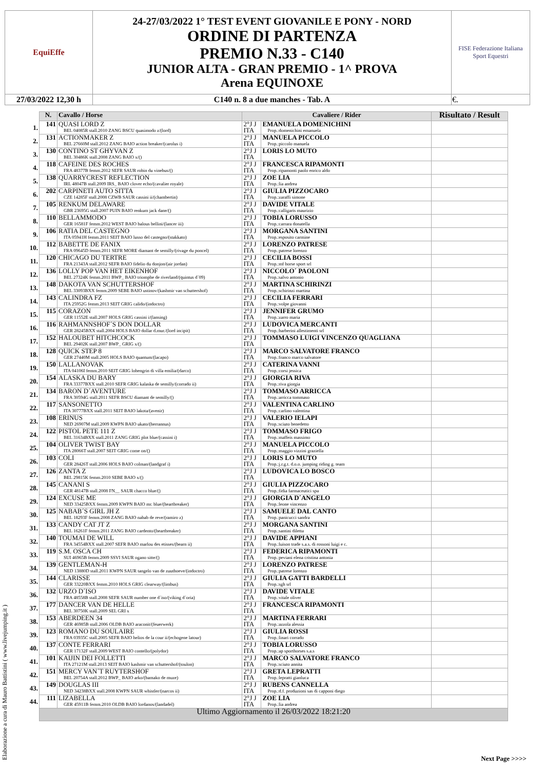| EquiEffe | 24-27/03/2022 1° TEST EVENT GIOVANILE E PONY - NORD ORDINE DI PARTENZA PREMIO N.33 - C140 JUNIOR ALTA - GRAN PREMIO - 1^ PROVA Arena EQUINOXE | FISE Federazione Italiana Sport Equestri |
| 27/03/2022 12,30 h | C140 n. 8 a due manches - Tab. A | €. |
| | N. | Cavallo / Horse | Cavaliere / Rider | | Risultato / Result |
| --- | --- | --- | --- | --- | --- |
| 1. | 141 | QUASI LORD Z BEL 04085R stall.2010 ZANG BSCU quasimodo z/(lord) | 2°J J ITA | EMANUELA DOMENICHINI Prop.:domenichini emanuela | |
| 2. | 131 | ACTIONMAKER Z BEL 27660M stall.2012 ZANG BAIO action breaker/(carolus i) | 2°J J ITA | MANUELA PICCOLO Prop.:piccolo manuela | |
| 3. | 130 | CONTINO ST GHYVAN Z BEL 30486K stall.2008 ZANG BAIO x/() | 2°J J ITA | LORIS LO MUTO | |
| 4. | 118 | CAFEINE DES ROCHES FRA 48377B femm.2012 SEFR SAUR robin du vinebus/() | 2°J J ITA | FRANCESCA RIPAMONTI Prop.:ripamonti paolo enrico aldo | |
| 5. | 138 | QUARRYCREST REFLECTION IRL 48047B stall.2009 IRS_ BAIO clover echo/(cavalier royale) | 2°J J ITA | ZOE LIA Prop.:lia andrea | |
| 6. | 202 | CARPINETI AUTO SITTA CZE 14285F stall.2008 CZWB SAUR cassini ii/(chambertin) | 2°J J ITA | GIULIA PIZZOCARO Prop.:zaraffi simone | |
| 7. | 105 | RENKUM DELAWARE GBR 23695G stall.2007 PUIN BAIO renkum jack dane/() | 2°J J ITA | DAVIDE VITALE Prop.:calligaris maurizio | |
| 8. | 110 | BELLAMMODO GER 16581F femm.2012 WEST BAIO balous bellini/(lancer iii) | 2°J J ITA | TOBIA LORUSSO Prop.:carrara donatella | |
| 9. | 106 | RATIA DEL CASTEGNO ITA 05941H femm.2011 SEIT BAIO lusso del castegno/(stakkato) | 2°J J ITA | MORGANA SANTINI Prop.:esposito carmine | |
| 10. | 112 | BABETTE DE FANIX FRA 09645D femm.2011 SEFR MORE diamant de semilly/(rivage du poncel) | 2°J J ITA | LORENZO PATRESE Prop.:patrese lorenzo | |
| 11. | 120 | CHICAGO DU TERTRE FRA 21343A stall.2012 SEFR BAIO fidelio du donjon/(air jordan) | 2°J J ITA | CECILIA BOSSI Prop.:mf horse sport srl | |
| 12. | 136 | LOLLY POP VAN HET EIKENHOF BEL 27324K femm.2011 BWP_ BAIO triomphe de riverland/(quintus d´09) | 2°J J ITA | NICCOLO´ PAOLONI Prop.:salvo antonio | |
| 13. | 148 | DAKOTA VAN SCHUTTERSHOF BEL 33093BXX femm.2009 SEBE BAIO ustinov/(kashmir van schuttershof) | 2°J J ITA | MARTINA SCHIRINZI Prop.:schirinzi martina | |
| 14. | 143 | CALINDRA FZ ITA 25952G femm.2013 SEIT GRIG calido/(indoctro) | 2°J J ITA | CECILIA FERRARI Prop.:volpe giovanni | |
| 15. | 115 | CORAZON GER 11552E stall.2007 HOLS GRIG cassini i/(lansing) | 2°J J ITA | JENNIFER GRUMO Prop.:zarro maria | |
| 16. | 116 | RAHMANNSHOF´S DON DOLLAR GER 28245BXX stall.2004 HOLS BAIO dollar d.mur./(lord incipit) | 2°J J ITA | LUDOVICA MERCANTI Prop.:barberini allestimenti srl | |
| 17. | 152 | HALOUBET HITCHCOCK BEL 29402K stall.2007 BWP_ GRIG x/() | 2°J J ITA | TOMMASO LUIGI VINCENZO QUAGLIANA | |
| 18. | 128 | QUICK STEP 8 GER 27440M stall.2005 HOLS BAIO quantum/(lacapo) | 2°J J ITA | MARCO SALVATORE FRANCO Prop.:franco marco salvatore | |
| 19. | 150 | LALLANOVAK ITA 04106I femm.2010 SEIT GRIG lohengrin di villa emilia/(darco) | 2°J J ITA | CATERINA VANNI Prop.:corsi jessica | |
| 20. | 154 | ALASKA DU BARY FRA 33377BXX stall.2010 SEFR GRIG kalaska de semilly/(corrado ii) | 2°J J ITA | GIORGIA RIVA Prop.:riva giorgia | |
| 21. | 134 | BARON D´AVENTURE FRA 30594G stall.2011 SEFR BSCU diamant de semilly/() | 2°J J ITA | TOMMASO ARRICCA Prop.:arricca tommaso | |
| 22. | 117 | SANSONETTO ITA 30777BXX stall.2011 SEIT BAIO lakota/(avenir) | 2°J J ITA | VALENTINA CARLINO Prop.:carlino valentina | |
| 23. | 108 | ERINUS NED 26907M stall.2009 KWPN BAIO ukato/(herrannus) | 2°J J ITA | VALERIO IELAPI Prop.:sciuto benedetto | |
| 24. | 122 | PISTOL PETE 111 Z BEL 31634BXX stall.2011 ZANG GRIG plot blue/(cassini i) | 2°J J ITA | TOMMASO FRIGO Prop.:maffeis massimo | |
| 25. | 104 | OLIVER TWIST BAY ITA 28066T stall.2007 SEIT GRIG come on/() | 2°J J ITA | MANUELA PICCOLO Prop.:maggio vizzini graziella | |
| 26. | 103 | COLI GER 28426T stall.2006 HOLS BAIO colman/(landgraf i) | 2°J J ITA | LORIS LO MUTO Prop.:j.r.g.t. d.o.o. jumping riding g. team | |
| 27. | 126 | ZANTA Z BEL 29815K femm.2010 SEBE BAIO x/() | 2°J J ITA | LUDOVICA LO BOSCO | |
| 28. | 145 | CANANI S GER 48147B stall.2008 FN__ SAUR chacco blue/() | 2°J J ITA | GIULIA PIZZOCARO Prop.:fidia farmaceutici spa | |
| 29. | 124 | EXCUSE ME NED 33425BXX femm.2009 KWPN BAIO mr. blue/(heartbreaker) | 2°J J ITA | GIORGIA D´ANGELO Prop.:leone vincenzo | |
| 30. | 125 | NABAB´S GIRL JH Z BEL 18293F femm.2008 ZANG BAIO nabab de reve/(ramiro z) | 2°J J ITA | SAMUELE DAL CANTO Prop.:panicucci sandra | |
| 31. | 133 | CANDY CAT JT Z BEL 16261F femm.2011 ZANG BAIO cardento/(heartbreaker) | 2°J J ITA | MORGANA SANTINI Prop.:santini diletta | |
| 32. | 140 | TOUMAI DE WILL FRA 34554BXX stall.2007 SEFR BAIO marlou des etisses/(bearn ii) | 2°J J ITA | DAVIDE APPIANI Prop.:luison trade s.a.s. di rossoni luigi e c. | |
| 33. | 119 | S.M. OSCA CH SUI 46965B femm.2009 SSVI SAUR ogano sitte/() | 2°J J ITA | FEDERICA RIPAMONTI Prop.:peviani elena cristina antonia | |
| 34. | 139 | GENTLEMAN-H NED 13880D stall.2011 KWPN SAUR tangelo van de zuuthoeve/(indoctro) | 2°J J ITA | LORENZO PATRESE Prop.:patrese lorenzo | |
| 35. | 144 | CLARISSE GER 33220BXX femm.2010 HOLS GRIG clearway/(limbus) | 2°J J ITA | GIULIA GATTI BARDELLI Prop.:sgh srl | |
| 36. | 132 | URZO D´ISO FRA 48558B stall.2008 SEFR SAUR number one d´iso/(viking d´oria) | 2°J J ITA | DAVIDE VITALE Prop.:vitale oliver | |
| 37. | 177 | DANCER VAN DE HELLE BEL 30750K stall.2009 SEL GRI x | 2°J J ITA | FRANCESCA RIPAMONTI | |
| 38. | 153 | ABERDEEN 34 GER 46985B stall.2006 OLDB BAIO araconit/(feuerwerk) | 2°J J ITA | MARTINA FERRARI Prop.:azzola alessia | |
| 39. | 123 | ROMANO DU SOULAIRE FRA 03935C stall.2005 SEFR BAIO helios de la cour ii/(echogene latour) | 2°J J ITA | GIULIA ROSSI Prop.:linari corrado | |
| 40. | 137 | CONTE FERRARI GER 17132F stall.2009 WEST BAIO contello/(polydor) | 2°J J ITA | TOBIA LORUSSO Prop.:ap sporthorses s.a.s | |
| 41. | 101 | KAIJIN DEI FOLLETTI ITA 27121M stall.2013 SEIT BAIO kashmir van schuttershof/(toulon) | 2°J J ITA | MARCO SALVATORE FRANCO Prop.:sciuto annita | |
| 42. | 151 | MERCY VAN´T RUYTERSHOF BEL 20754A stall.2012 BWP_ BAIO arko/(bamako de muze) | 2°J J ITA | GRETA LEPRATTI Prop.:lepratti gianluca | |
| 43. | 149 | DOUGLAS III NED 34238BXX stall.2008 KWPN SAUR whistler/(narcos ii) | 2°J J ITA | RUBENS CANNELLA Prop.:d.f. produzioni sas di capponi diego | |
| 44. | 111 | LIZABELLA GER 45911B femm.2010 OLDB BAIO lordanos/(landadel) | 2°J J ITA | ZOE LIA Prop.:lia andrea | |
| | Ultimo Aggiornamento il 26/03/2022 18:21:20 | | | | |
Elaborazione a cura di Mauro Battistini ( www.livejumping.it )
Next Page >>>>